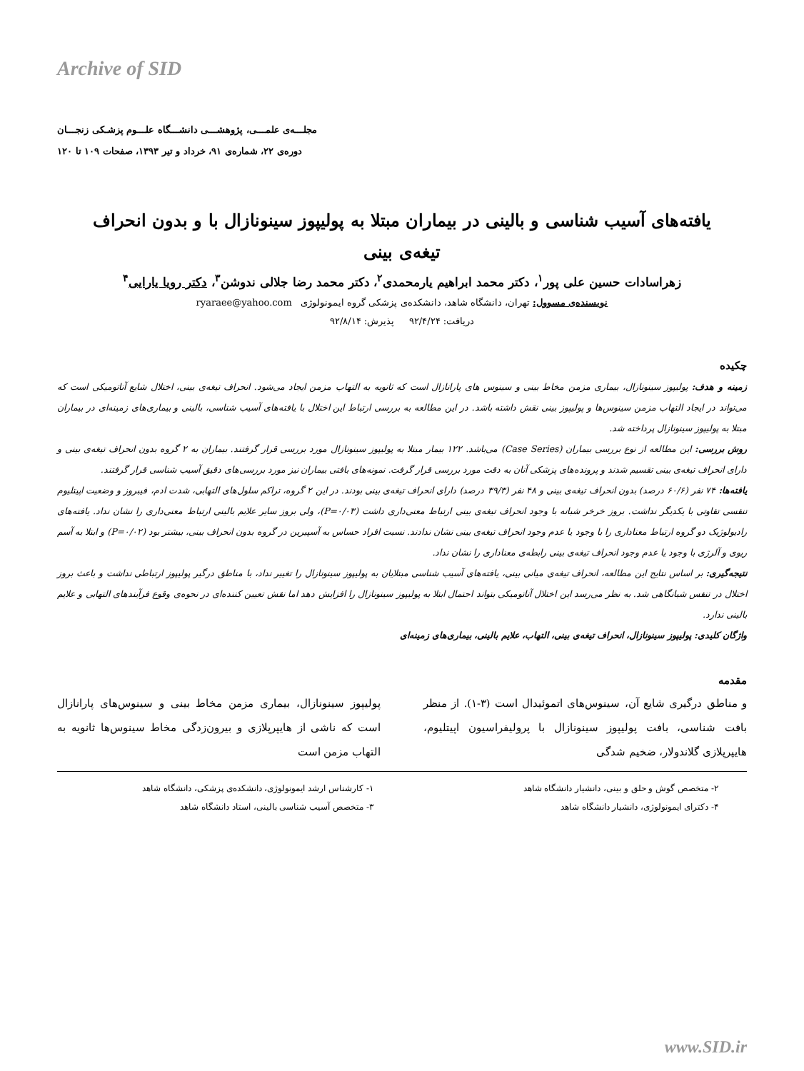Archive of SID
مجلـــه‌ی علمـــی، پژوهشـــی دانشـــگاه علـــوم پزشـکی زنجـــان
دوره‌ی ۲۲، شماره‌ی ۹۱، خرداد و تیر ۱۳۹۳، صفحات ۱۰۹ تا ۱۲۰
یافته‌های آسیب شناسی و بالینی در بیماران مبتلا به پولیپوز سینونازال با و بدون انحراف تیغه‌ی بینی
زهراسادات حسین علی پور<sup>۱</sup>، دکتر محمد ابراهیم یارمحمدی<sup>۲</sup>، دکتر محمد رضا جلالی ندوشن<sup>۳</sup>، دکتر رویا یارایی<sup>۴</sup>
نویسنده‌ی مسوول: تهران، دانشگاه شاهد، دانشکده‌ی پزشکی گروه ایمونولوژی ryaraee@yahoo.com
دریافت: ۹۲/۴/۲۴ پذیرش: ۹۲/۸/۱۴
چکیده
زمینه و هدف: پولیپوز سینونازال، بیماری مزمن مخاط بینی و سینوس های پارانازال است که ثانویه به التهاب مزمن ایجاد می‌شود. انحراف تیغه‌ی بینی، اختلال شایع آناتومیکی است که می‌تواند در ایجاد التهاب مزمن سینوس‌ها و پولیپوز بینی نقش داشته باشد. در این مطالعه به بررسی ارتباط این اختلال با یافته‌های آسیب شناسی، بالینی و بیماری‌های زمینه‌ای در بیماران مبتلا به پولیپوز سینونازال پرداخته شد.
روش بررسی: این مطالعه از نوع بررسی بیماران (Case Series) می‌باشد. ۱۲۲ بیمار مبتلا به پولیپوز سینونازال مورد بررسی قرار گرفتند. بیماران به ۲ گروه بدون انحراف تیغه‌ی بینی و دارای انحراف تیغه‌ی بینی تقسیم شدند و پرونده‌های پزشکی آنان به دقت مورد بررسی قرار گرفت. نمونه‌های بافتی بیماران نیز مورد بررسی‌های دقیق آسیب شناسی قرار گرفتند.
یافته‌ها: ۷۴ نفر (۶۰/۶ درصد) بدون انحراف تیغه‌ی بینی و ۴۸ نفر (۳۹/۳ درصد) دارای انحراف تیغه‌ی بینی بودند. در این ۲ گروه، تراکم سلول‌های التهابی، شدت ادم، فیبروز و وضعیت اپیتلیوم تنفسی تفاوتی با یکدیگر نداشت. بروز خرخر شبانه با وجود انحراف تیغه‌ی بینی ارتباط معنی‌داری داشت (P=۰/۰۳)، ولی بروز سایر علایم بالینی ارتباط معنی‌داری را نشان نداد. یافته‌های رادیولوژیک دو گروه ارتباط معناداری را با وجود یا عدم وجود انحراف تیغه‌ی بینی نشان ندادند. نسبت افراد حساس به آسپیرین در گروه بدون انحراف بینی، بیشتر بود (P=۰/۰۲) و ابتلا به آسم ریوی و آلرژی با وجود یا عدم وجود انحراف تیغه‌ی بینی رابطه‌ی معناداری را نشان نداد.
نتیجه‌گیری: بر اساس نتایج این مطالعه، انحراف تیغه‌ی میانی بینی، یافته‌های آسیب شناسی مبتلایان به پولیپوز سینونازال را تغییر نداد، با مناطق درگیر پولیپوز ارتباطی نداشت و باعث بروز اختلال در تنفس شبانگاهی شد. به نظر می‌رسد این اختلال آناتومیکی بتواند احتمال ابتلا به پولیپوز سینونازال را افزایش دهد اما نقش تعیین کننده‌ای در نحوه‌ی وقوع فرآیندهای التهابی و علایم بالینی ندارد.
واژگان کلیدی: پولیپوز سینونازال، انحراف تیغه‌ی بینی، التهاب، علایم بالینی، بیماری‌های زمینه‌ای
مقدمه
پولیپوز سینونازال، بیماری مزمن مخاط بینی و سینوس‌های پارانازال است که ناشی از هایپرپلازی و بیرون‌زدگی مخاط سینوس‌ها ثانویه به التهاب مزمن است
و مناطق درگیری شایع آن، سینوس‌های اتموئیدال است (۳-۱). از منظر بافت شناسی، بافت پولیپوز سینونازال با پرولیفراسیون اپیتلیوم، هایپرپلازی گلاندولار، ضخیم شدگی
۱- کارشناس ارشد ایمونولوژی، دانشکده‌ی پزشکی، دانشگاه شاهد
۲- متخصص گوش و حلق و بینی، دانشیار دانشگاه شاهد
۳- متخصص آسیب شناسی بالینی، استاد دانشگاه شاهد
۴- دکترای ایمونولوژی، دانشیار دانشگاه شاهد
www.SID.ir